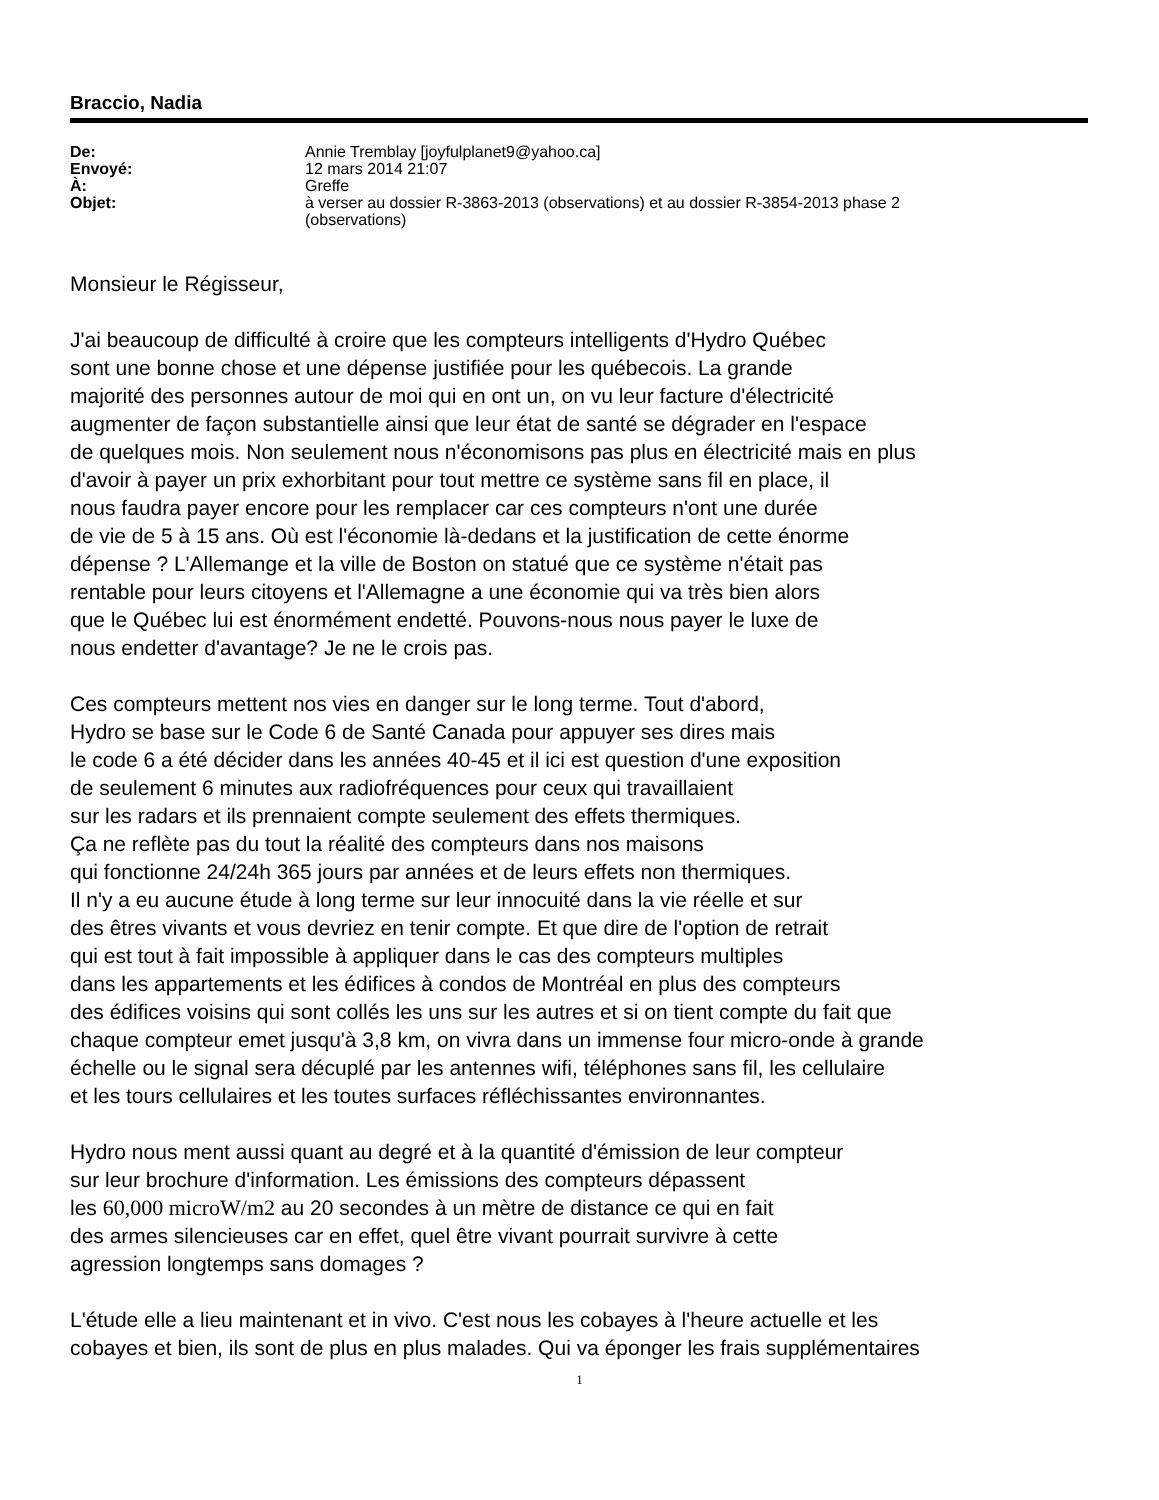Braccio, Nadia
| De: | Annie Tremblay [joyfulplanet9@yahoo.ca] |
| Envoyé: | 12 mars 2014 21:07 |
| À: | Greffe |
| Objet: | à verser au dossier R-3863-2013 (observations) et au dossier R-3854-2013 phase 2 (observations) |
Monsieur le Régisseur,
J'ai beaucoup de difficulté à croire que les compteurs intelligents d'Hydro Québec
sont une bonne chose et une dépense justifiée pour les québecois. La grande
majorité des personnes autour de moi qui en ont un, on vu leur facture d'électricité
augmenter de façon substantielle ainsi que leur état de santé se dégrader en l'espace
de quelques mois. Non seulement nous n'économisons pas plus en électricité mais en plus
d'avoir à payer un prix exhorbitant pour tout mettre ce système sans fil en place, il
nous faudra payer encore pour les remplacer car ces compteurs n'ont une durée
de vie de 5 à 15 ans. Où est l'économie là-dedans et la justification de cette énorme
dépense ? L'Allemange et la ville de Boston on statué que ce système n'était pas
rentable pour leurs citoyens et l'Allemagne a une économie qui va très bien alors
que le Québec lui est énormément endetté. Pouvons-nous nous payer le luxe de
nous endetter d'avantage? Je ne le crois pas.
Ces compteurs mettent nos vies en danger sur le long terme. Tout d'abord,
Hydro se base sur le Code 6 de Santé Canada pour appuyer ses dires mais
le code 6 a été décider dans les années 40-45 et il ici est question d'une exposition
de seulement 6 minutes aux radiofréquences pour ceux qui travaillaient
sur les radars et ils prennaient compte seulement des effets thermiques.
Ça ne reflète pas du tout la réalité des compteurs dans nos maisons
qui fonctionne 24/24h 365 jours par années et de leurs effets non thermiques.
Il n'y a eu aucune étude à long terme sur leur innocuité dans la vie réelle et sur
des êtres vivants et vous devriez en tenir compte. Et que dire de l'option de retrait
qui est tout à fait impossible à appliquer dans le cas des compteurs multiples
dans les appartements et les édifices à condos de Montréal en plus des compteurs
des édifices voisins qui sont collés les uns sur les autres et si on tient compte du fait que
chaque compteur emet jusqu'à 3,8 km, on vivra dans un immense four micro-onde à grande
échelle ou le signal sera décuplé par les antennes wifi, téléphones sans fil, les cellulaire
et les tours cellulaires et les toutes surfaces réfléchissantes environnantes.
Hydro nous ment aussi quant au degré et à la quantité d'émission de leur compteur
sur leur brochure d'information. Les émissions des compteurs dépassent
les 60,000 microW/m2 au 20 secondes à un mètre de distance ce qui en fait
des armes silencieuses car en effet, quel être vivant pourrait survivre à cette
agression longtemps sans domages ?
L'étude elle a lieu maintenant et in vivo. C'est nous les cobayes à l'heure actuelle et les
cobayes et bien, ils sont de plus en plus malades. Qui va éponger les frais supplémentaires
1